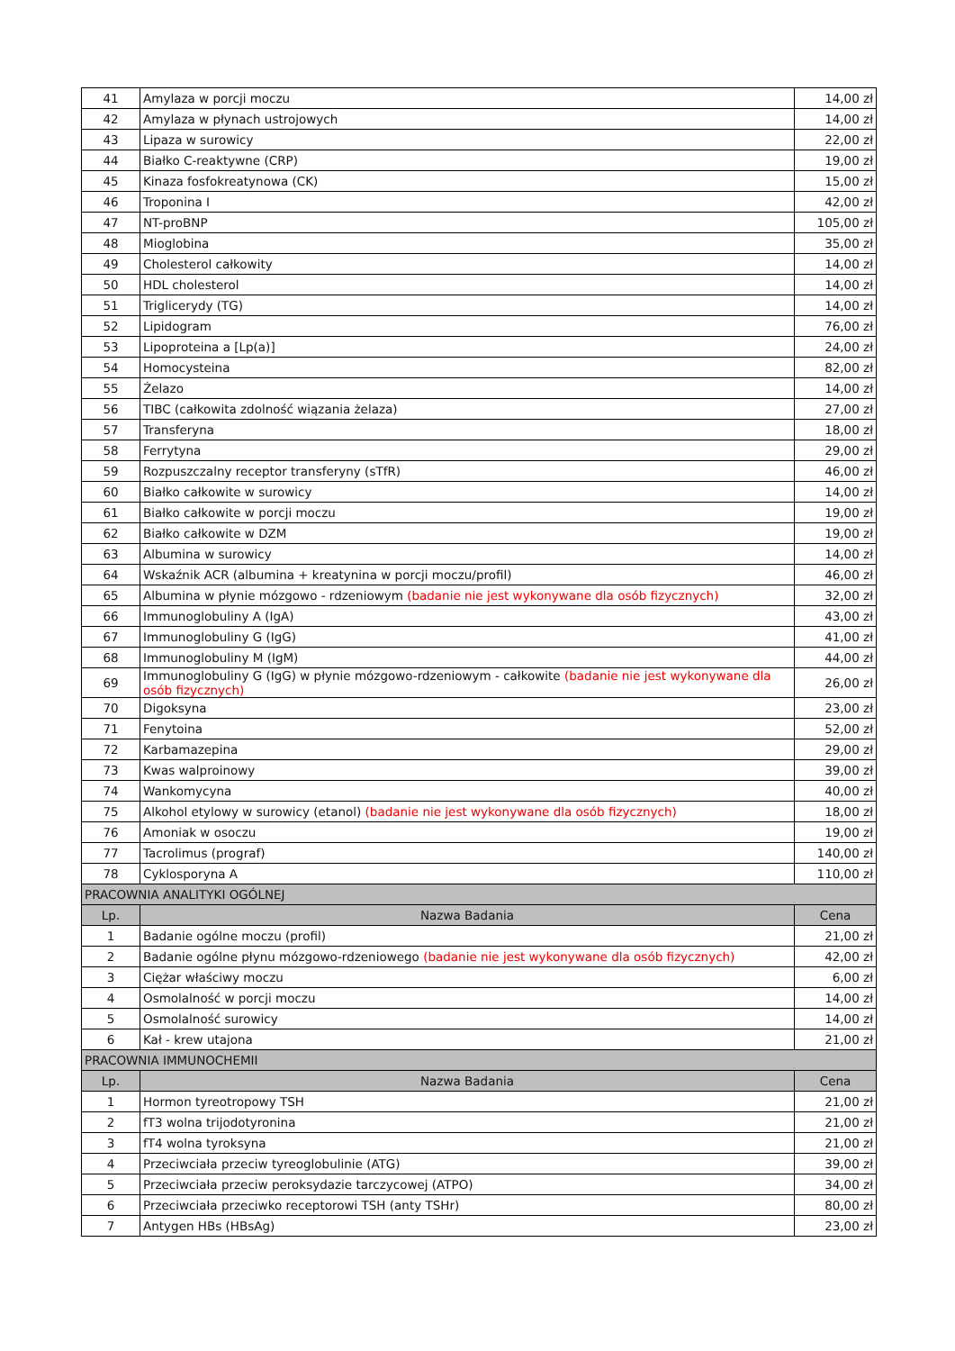| 41 | Amylaza w porcji moczu | 14,00 zł |
| 42 | Amylaza w płynach ustrojowych | 14,00 zł |
| 43 | Lipaza w surowicy | 22,00 zł |
| 44 | Białko C-reaktywne (CRP) | 19,00 zł |
| 45 | Kinaza fosfokreatynowa (CK) | 15,00 zł |
| 46 | Troponina I | 42,00 zł |
| 47 | NT-proBNP | 105,00 zł |
| 48 | Mioglobina | 35,00 zł |
| 49 | Cholesterol całkowity | 14,00 zł |
| 50 | HDL cholesterol | 14,00 zł |
| 51 | Triglicerydy (TG) | 14,00 zł |
| 52 | Lipidogram | 76,00 zł |
| 53 | Lipoproteina a [Lp(a)] | 24,00 zł |
| 54 | Homocysteina | 82,00 zł |
| 55 | Żelazo | 14,00 zł |
| 56 | TIBC (całkowita zdolność wiązania żelaza) | 27,00 zł |
| 57 | Transferyna | 18,00 zł |
| 58 | Ferrytyna | 29,00 zł |
| 59 | Rozpuszczalny receptor transferyny (sTfR) | 46,00 zł |
| 60 | Białko całkowite w surowicy | 14,00 zł |
| 61 | Białko całkowite w porcji moczu | 19,00 zł |
| 62 | Białko całkowite w DZM | 19,00 zł |
| 63 | Albumina w surowicy | 14,00 zł |
| 64 | Wskaźnik ACR (albumina + kreatynina w porcji moczu/profil) | 46,00 zł |
| 65 | Albumina w płynie mózgowo - rdzeniowym (badanie nie jest wykonywane dla osób fizycznych) | 32,00 zł |
| 66 | Immunoglobuliny A (IgA) | 43,00 zł |
| 67 | Immunoglobuliny G (IgG) | 41,00 zł |
| 68 | Immunoglobuliny M (IgM) | 44,00 zł |
| 69 | Immunoglobuliny G (IgG) w płynie mózgowo-rdzeniowym - całkowite (badanie nie jest wykonywane dla osób fizycznych) | 26,00 zł |
| 70 | Digoksyna | 23,00 zł |
| 71 | Fenytoina | 52,00 zł |
| 72 | Karbamazepina | 29,00 zł |
| 73 | Kwas walproinowy | 39,00 zł |
| 74 | Wankomycyna | 40,00 zł |
| 75 | Alkohol etylowy w surowicy (etanol) (badanie nie jest wykonywane dla osób fizycznych) | 18,00 zł |
| 76 | Amoniak w osoczu | 19,00 zł |
| 77 | Tacrolimus (prograf) | 140,00 zł |
| 78 | Cyklosporyna A | 110,00 zł |
| PRACOWNIA ANALITYKI OGÓLNEJ | | |
| Lp. | Nazwa Badania | Cena |
| 1 | Badanie ogólne moczu (profil) | 21,00 zł |
| 2 | Badanie ogólne płynu mózgowo-rdzeniowego (badanie nie jest wykonywane dla osób fizycznych) | 42,00 zł |
| 3 | Ciężar właściwy moczu | 6,00 zł |
| 4 | Osmolalność w porcji moczu | 14,00 zł |
| 5 | Osmolalność surowicy | 14,00 zł |
| 6 | Kał - krew utajona | 21,00 zł |
| PRACOWNIA IMMUNOCHEMII | | |
| Lp. | Nazwa Badania | Cena |
| 1 | Hormon tyreotropowy TSH | 21,00 zł |
| 2 | fT3 wolna trijodotyronina | 21,00 zł |
| 3 | fT4 wolna tyroksyna | 21,00 zł |
| 4 | Przeciwciała przeciw tyreoglobulinie (ATG) | 39,00 zł |
| 5 | Przeciwciała przeciw peroksydazie tarczycowej (ATPO) | 34,00 zł |
| 6 | Przeciwciała przeciwko receptorowi TSH (anty TSHr) | 80,00 zł |
| 7 | Antygen HBs (HBsAg) | 23,00 zł |